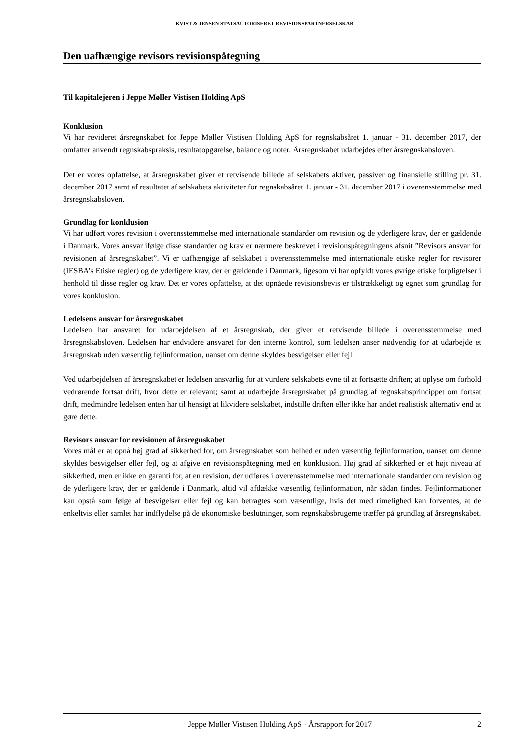KVIST & JENSEN STATSAUTORISERET REVISIONSPARTNERSELSKAB
Den uafhængige revisors revisionspåtegning
Til kapitalejeren i Jeppe Møller Vistisen Holding ApS
Konklusion
Vi har revideret årsregnskabet for Jeppe Møller Vistisen Holding ApS for regnskabsåret 1. januar - 31. december 2017, der omfatter anvendt regnskabspraksis, resultatopgørelse, balance og noter. Årsregnskabet udarbejdes efter årsregnskabsloven.
Det er vores opfattelse, at årsregnskabet giver et retvisende billede af selskabets aktiver, passiver og finansielle stilling pr. 31. december 2017 samt af resultatet af selskabets aktiviteter for regnskabsåret 1. januar - 31. december 2017 i overensstemmelse med årsregnskabsloven.
Grundlag for konklusion
Vi har udført vores revision i overensstemmelse med internationale standarder om revision og de yderligere krav, der er gældende i Danmark. Vores ansvar ifølge disse standarder og krav er nærmere beskrevet i revisionspåtegningens afsnit ”Revisors ansvar for revisionen af årsregnskabet”. Vi er uafhængige af selskabet i overensstemmelse med internationale etiske regler for revisorer (IESBA’s Etiske regler) og de yderligere krav, der er gældende i Danmark, ligesom vi har opfyldt vores øvrige etiske forpligtelser i henhold til disse regler og krav. Det er vores opfattelse, at det opnåede revisionsbevis er tilstrækkeligt og egnet som grundlag for vores konklusion.
Ledelsens ansvar for årsregnskabet
Ledelsen har ansvaret for udarbejdelsen af et årsregnskab, der giver et retvisende billede i overensstemmelse med årsregnskabsloven. Ledelsen har endvidere ansvaret for den interne kontrol, som ledelsen anser nødvendig for at udarbejde et årsregnskab uden væsentlig fejlinformation, uanset om denne skyldes besvigelser eller fejl.
Ved udarbejdelsen af årsregnskabet er ledelsen ansvarlig for at vurdere selskabets evne til at fortsætte driften; at oplyse om forhold vedrørende fortsat drift, hvor dette er relevant; samt at udarbejde årsregnskabet på grundlag af regnskabsprincippet om fortsat drift, medmindre ledelsen enten har til hensigt at likvidere selskabet, indstille driften eller ikke har andet realistisk alternativ end at gøre dette.
Revisors ansvar for revisionen af årsregnskabet
Vores mål er at opnå høj grad af sikkerhed for, om årsregnskabet som helhed er uden væsentlig fejlinformation, uanset om denne skyldes besvigelser eller fejl, og at afgive en revisionspåtegning med en konklusion. Høj grad af sikkerhed er et højt niveau af sikkerhed, men er ikke en garanti for, at en revision, der udføres i overensstemmelse med internationale standarder om revision og de yderligere krav, der er gældende i Danmark, altid vil afdække væsentlig fejlinformation, når sådan findes. Fejlinformationer kan opstå som følge af besvigelser eller fejl og kan betragtes som væsentlige, hvis det med rimelighed kan forventes, at de enkeltvis eller samlet har indflydelse på de økonomiske beslutninger, som regnskabsbrugerne træffer på grundlag af årsregnskabet.
Jeppe Møller Vistisen Holding ApS · Årsrapport for 2017 2